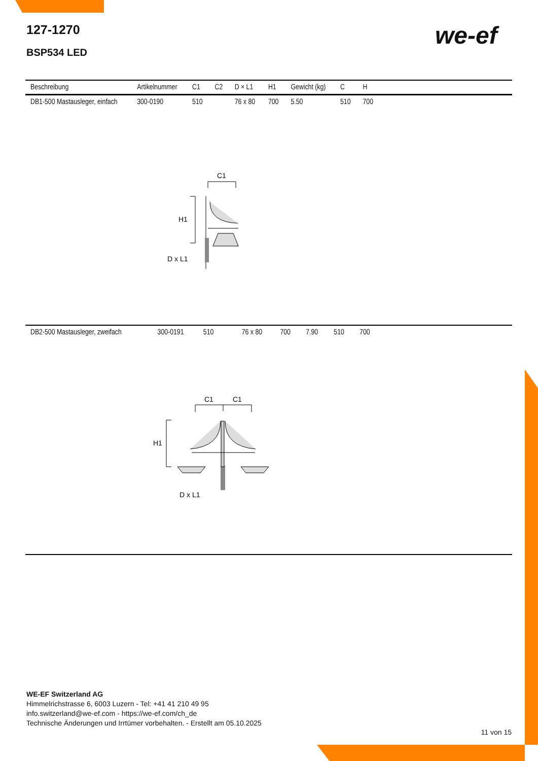127-1270
BSP534 LED
we-ef
| Beschreibung | Artikelnummer | C1 | C2 | D × L1 | H1 | Gewicht (kg) | C | H | |
| --- | --- | --- | --- | --- | --- | --- | --- | --- | --- |
| DB1-500 Mastausleger, einfach | 300-0190 | 510 | | 76 x 80 | 700 | 5.50 | 510 | 700 | |
C1
H1
D x L1
| DB2-500 Mastausleger, zweifach | 300-0191 | 510 | | 76 x 80 | 700 | 7.90 | 510 | 700 | |
C1
C1
H1
D x L1
WE-EF Switzerland AG
Himmelrichstrasse 6, 6003 Luzern - Tel: +41 41 210 49 95
info.switzerland@we-ef.com - https://we-ef.com/ch_de
Technische Änderungen und Irrtümer vorbehalten. - Erstellt am 05.10.2025
11 von 15